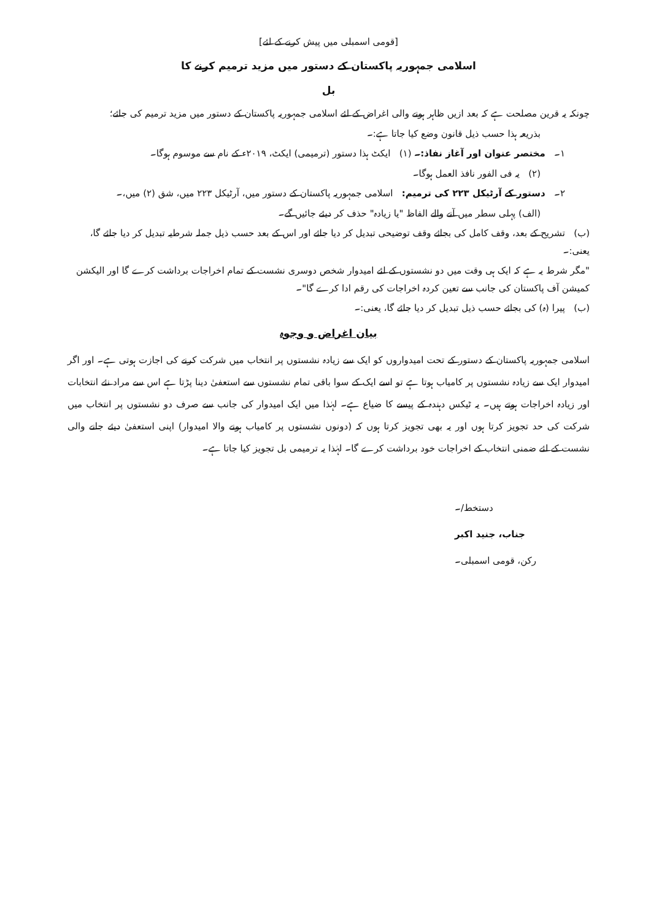[قومی اسمبلی میں پیش کرنے کے لئے]
اسلامی جمہوریہ پاکستان کے دستور میں مزید ترمیم کرنے کا
بل
چونکہ یہ قرین مصلحت ہے کہ بعد ازیں ظاہر ہونے والی اغراض کے لئے اسلامی جمہوریہ پاکستان کے دستور میں مزید ترمیم کی جائے؛
بذریعہ ہذا حسب ذیل قانون وضع کیا جاتا ہے:۔
۱۔ مختصر عنوان اور آغاز نفاذ:۔ (۱) ایکٹ ہذا دستور (ترمیمی) ایکٹ، ۲۰۱۹ء کے نام سے موسوم ہوگا۔
(۲) یہ فی الفور نافذ العمل ہوگا۔
۲۔ دستور کے آرٹیکل ۲۲۳ کی ترمیم: اسلامی جمہوریہ پاکستان کے دستور میں، آرٹیکل ۲۲۳ میں، شق (۲) میں،۔
(الف) پہلی سطر میں آنے والے الفاظ "یا زیادہ" حذف کر دیئے جائیں گے۔
(ب) تشریح کے بعد، وقف کامل کی بجائے وقف توضیحی تبدیل کر دیا جائے اور اس کے بعد حسب ذیل جملہ شرطیہ تبدیل کر دیا جائے گا، یعنی:۔
"مگر شرط یہ ہے کہ ایک ہی وقت میں دو نشستوں کے لئے امیدوار شخص دوسری نشست کے تمام اخراجات برداشت کرے گا اور الیکشن کمیشن آف پاکستان کی جانب سے تعین کردہ اخراجات کی رقم ادا کرے گا"۔
(ب) پیرا (ہ) کی بجائے حسب ذیل تبدیل کر دیا جائے گا، یعنی:۔
بیان اغراض و وجوہ
اسلامی جمہوریہ پاکستان کے دستور کے تحت امیدواروں کو ایک سے زیادہ نشستوں پر انتخاب میں شرکت کرنے کی اجازت ہوتی ہے۔ اور اگر امیدوار ایک سے زیادہ نشستوں پر کامیاب ہوتا ہے تو اسے ایک کے سوا باقی تمام نشستوں سے استعفیٰ دینا پڑتا ہے اس سے مراد نئے انتخابات اور زیادہ اخراجات ہوتے ہیں۔ یہ ٹیکس دہندہ کے پیسے کا ضیاع ہے۔ لہٰذا میں ایک امیدوار کی جانب سے صرف دو نشستوں پر انتخاب میں شرکت کی حد تجویز کرتا ہوں اور یہ بھی تجویز کرتا ہوں کہ (دونوں نشستوں پر کامیاب ہونے والا امیدوار) اپنی استعفیٰ دیئے جانے والی نشست کے لئے ضمنی انتخاب کے اخراجات خود برداشت کرے گا۔ لہٰذا یہ ترمیمی بل تجویز کیا جاتا ہے۔
دستخط/۔
جناب، جنید اکبر
رکن، قومی اسمبلی۔